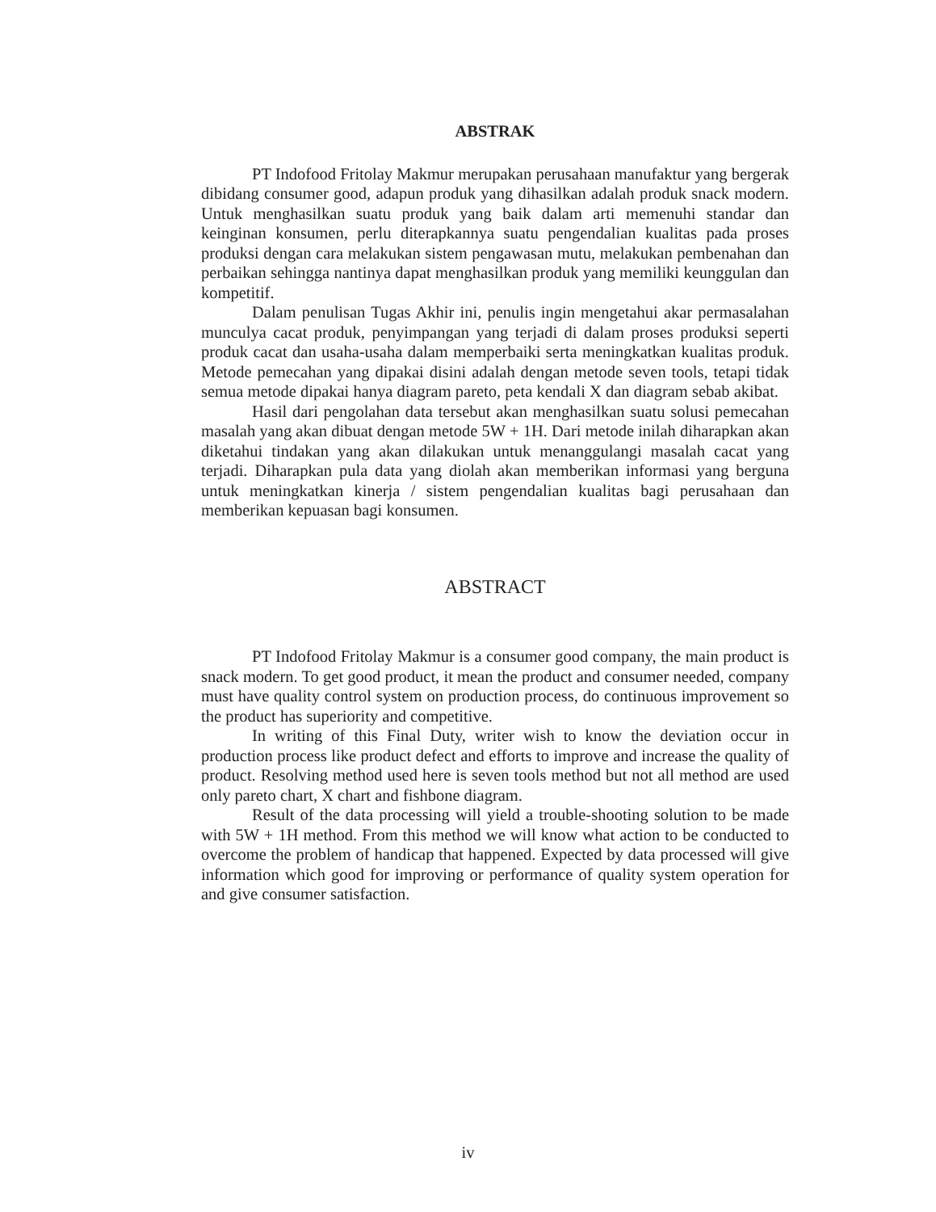ABSTRAK
PT Indofood Fritolay Makmur merupakan perusahaan manufaktur yang bergerak dibidang consumer good, adapun produk yang dihasilkan adalah produk snack modern. Untuk menghasilkan suatu produk yang baik dalam arti memenuhi standar dan keinginan konsumen, perlu diterapkannya suatu pengendalian kualitas pada proses produksi dengan cara melakukan sistem pengawasan mutu, melakukan pembenahan dan perbaikan sehingga nantinya dapat menghasilkan produk yang memiliki keunggulan dan kompetitif.
Dalam penulisan Tugas Akhir ini, penulis ingin mengetahui akar permasalahan munculya cacat produk, penyimpangan yang terjadi di dalam proses produksi seperti produk cacat dan usaha-usaha dalam memperbaiki serta meningkatkan kualitas produk. Metode pemecahan yang dipakai disini adalah dengan metode seven tools, tetapi tidak semua metode dipakai hanya diagram pareto, peta kendali X dan diagram sebab akibat.
Hasil dari pengolahan data tersebut akan menghasilkan suatu solusi pemecahan masalah yang akan dibuat dengan metode 5W + 1H. Dari metode inilah diharapkan akan diketahui tindakan yang akan dilakukan untuk menanggulangi masalah cacat yang terjadi. Diharapkan pula data yang diolah akan memberikan informasi yang berguna untuk meningkatkan kinerja / sistem pengendalian kualitas bagi perusahaan dan memberikan kepuasan bagi konsumen.
ABSTRACT
PT Indofood Fritolay Makmur is a consumer good company, the main product is snack modern. To get good product, it mean the product and consumer needed, company must have quality control system on production process, do continuous improvement so the product has superiority and competitive.
In writing of this Final Duty, writer wish to know the deviation occur in production process like product defect and efforts to improve and increase the quality of product. Resolving method used here is seven tools method but not all method are used only pareto chart, X chart and fishbone diagram.
Result of the data processing will yield a trouble-shooting solution to be made with 5W + 1H method. From this method we will know what action to be conducted to overcome the problem of handicap that happened. Expected by data processed will give information which good for improving or performance of quality system operation for and give consumer satisfaction.
iv